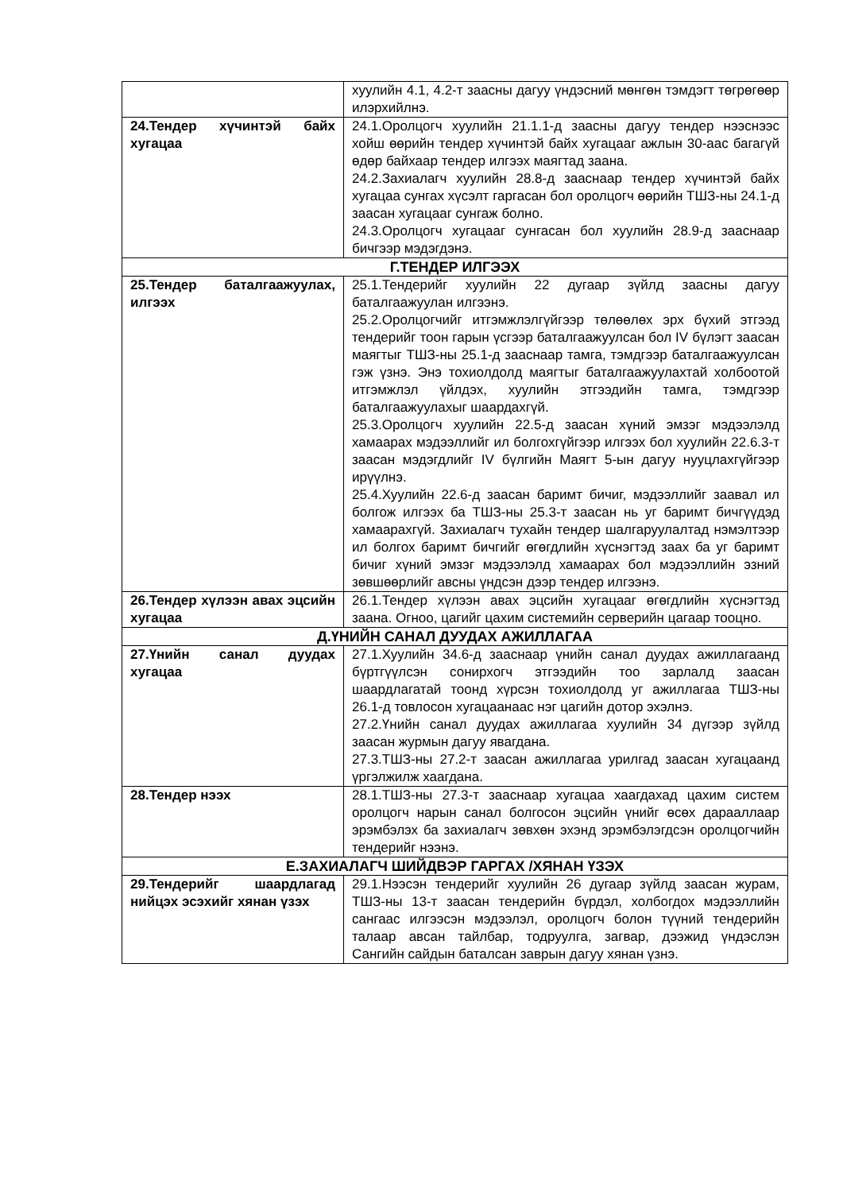| | хуулийн 4.1, 4.2-т заасны дагуу үндэсний мөнгөн тэмдэгт төгрөгөөр илэрхийлнэ. |
| 24.Тендер хүчинтэй байх хугацаа | 24.1.Оролцогч хуулийн 21.1.1-д заасны дагуу тендер нээснээс хойш өөрийн тендер хүчинтэй байх хугацааг ажлын 30-аас багагүй өдөр байхаар тендер илгээх маягтад заана. 24.2.Захиалагч хуулийн 28.8-д зааснаар тендер хүчинтэй байх хугацаа сунгах хүсэлт гаргасан бол оролцогч өөрийн ТШЗ-ны 24.1-д заасан хугацааг сунгаж болно. 24.3.Оролцогч хугацааг сунгасан бол хуулийн 28.9-д зааснаар бичгээр мэдэгдэнэ. |
| Г.ТЕНДЕР ИЛГЭЭХ | |
| 25.Тендер баталгаажуулах, илгээх | 25.1.Тендерийг хуулийн 22 дугаар зүйлд заасны дагуу баталгаажуулан илгээнэ. 25.2.Оролцогчийг итгэмжлэлгүйгээр төлөөлөх эрх бүхий этгээд тендерийг тоон гарын үсгээр баталгаажуулсан бол IV бүлэгт заасан маягтыг ТШЗ-ны 25.1-д зааснаар тамга, тэмдгээр баталгаажуулсан гэж үзнэ. Энэ тохиолдолд маягтыг баталгаажуулахтай холбоотой итгэмжлэл үйлдэх, хуулийн этгээдийн тамга, тэмдгээр баталгаажуулахыг шаардахгүй. 25.3.Оролцогч хуулийн 22.5-д заасан хүний эмзэг мэдээлэлд хамаарах мэдээллийг ил болгохгүйгээр илгээх бол хуулийн 22.6.3-т заасан мэдэгдлийг IV бүлгийн Маягт 5-ын дагуу нууцлахгүйгээр ирүүлнэ. 25.4.Хуулийн 22.6-д заасан баримт бичиг, мэдээллийг заавал ил болгож илгээх ба ТШЗ-ны 25.3-т заасан нь уг баримт бичгүүдэд хамаарахгүй. Захиалагч тухайн тендер шалгаруулалтад нэмэлтээр ил болгох баримт бичгийг өгөгдлийн хүснэгтэд заах ба уг баримт бичиг хүний эмзэг мэдээлэлд хамаарах бол мэдээллийн эзний зөвшөөрлийг авсны үндсэн дээр тендер илгээнэ. |
| 26.Тендер хүлээн авах эцсийн хугацаа | 26.1.Тендер хүлээн авах эцсийн хугацааг өгөгдлийн хүснэгтэд заана. Огноо, цагийг цахим системийн серверийн цагаар тооцно. |
| Д.ҮНИЙН САНАЛ ДУУДАХ АЖИЛЛАГАА | |
| 27.Үнийн санал дуудах хугацаа | 27.1.Хуулийн 34.6-д зааснаар үнийн санал дуудах ажиллагаанд бүртгүүлсэн сонирхогч этгээдийн тоо зарлалд заасан шаардлагатай тоонд хүрсэн тохиолдолд уг ажиллагаа ТШЗ-ны 26.1-д товлосон хугацаанаас нэг цагийн дотор эхэлнэ. 27.2.Үнийн санал дуудах ажиллагаа хуулийн 34 дүгээр зүйлд заасан журмын дагуу явагдана. 27.3.ТШЗ-ны 27.2-т заасан ажиллагаа урилгад заасан хугацаанд үргэлжилж хаагдана. |
| 28.Тендер нээх | 28.1.ТШЗ-ны 27.3-т зааснаар хугацаа хаагдахад цахим систем оролцогч нарын санал болгосон эцсийн үнийг өсөх дарааллаар эрэмбэлэх ба захиалагч зөвхөн эхэнд эрэмбэлэгдсэн оролцогчийн тендерийг нээнэ. |
| Е.ЗАХИАЛАГЧ ШИЙДВЭР ГАРГАХ /ХЯНАН ҮЗЭХ | |
| 29.Тендерийг шаардлагад нийцэх эсэхийг хянан үзэх | 29.1.Нээсэн тендерийг хуулийн 26 дугаар зүйлд заасан журам, ТШЗ-ны 13-т заасан тендерийн бүрдэл, холбогдох мэдээллийн сангаас илгээсэн мэдээлэл, оролцогч болон түүний тендерийн талаар авсан тайлбар, тодруулга, загвар, дээжид үндэслэн Сангийн сайдын баталсан заврын дагуу хянан үзнэ. |